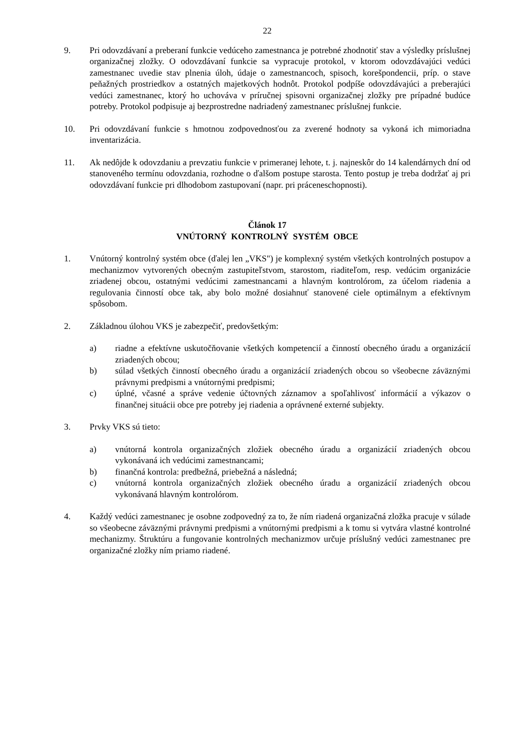22
9. Pri odovzdávaní a preberaní funkcie vedúceho zamestnanca je potrebné zhodnotiť stav a výsledky príslušnej organizačnej zložky. O odovzdávaní funkcie sa vypracuje protokol, v ktorom odovzdávajúci vedúci zamestnanec uvedie stav plnenia úloh, údaje o zamestnancoch, spisoch, korešpondencii, príp. o stave peňažných prostriedkov a ostatných majetkových hodnôt. Protokol podpíše odovzdávajúci a preberajúci vedúci zamestnanec, ktorý ho uchováva v príručnej spisovni organizačnej zložky pre prípadné budúce potreby. Protokol podpisuje aj bezprostredne nadriadený zamestnanec príslušnej funkcie.
10. Pri odovzdávaní funkcie s hmotnou zodpovednosťou za zverené hodnoty sa vykoná ich mimoriadna inventarizácia.
11. Ak nedôjde k odovzdaniu a prevzatiu funkcie v primeranej lehote, t. j. najneskôr do 14 kalendárnych dní od stanoveného termínu odovzdania, rozhodne o ďalšom postupe starosta. Tento postup je treba dodržať aj pri odovzdávaní funkcie pri dlhodobom zastupovaní (napr. pri práceneschopnosti).
Článok 17
VNÚTORNÝ KONTROLNÝ SYSTÉM OBCE
1. Vnútorný kontrolný systém obce (ďalej len „VKS") je komplexný systém všetkých kontrolných postupov a mechanizmov vytvorených obecným zastupiteľstvom, starostom, riaditeľom, resp. vedúcim organizácie zriadenej obcou, ostatnými vedúcimi zamestnancami a hlavným kontrolórom, za účelom riadenia a regulovania činností obce tak, aby bolo možné dosiahnuť stanovené ciele optimálnym a efektívnym spôsobom.
2. Základnou úlohou VKS je zabezpečiť, predovšetkým:
a) riadne a efektívne uskutočňovanie všetkých kompetencií a činností obecného úradu a organizácií zriadených obcou;
b) súlad všetkých činností obecného úradu a organizácií zriadených obcou so všeobecne záväznými právnymi predpismi a vnútornými predpismi;
c) úplné, včasné a správe vedenie účtovných záznamov a spoľahlivosť informácií a výkazov o finančnej situácii obce pre potreby jej riadenia a oprávnené externé subjekty.
3. Prvky VKS sú tieto:
a) vnútorná kontrola organizačných zložiek obecného úradu a organizácií zriadených obcou vykonávaná ich vedúcimi zamestnancami;
b) finančná kontrola: predbežná, priebežná a následná;
c) vnútorná kontrola organizačných zložiek obecného úradu a organizácií zriadených obcou vykonávaná hlavným kontrolórom.
4. Každý vedúci zamestnanec je osobne zodpovedný za to, že ním riadená organizačná zložka pracuje v súlade so všeobecne záväznými právnymi predpismi a vnútornými predpismi a k tomu si vytvára vlastné kontrolné mechanizmy. Štruktúru a fungovanie kontrolných mechanizmov určuje príslušný vedúci zamestnanec pre organizačné zložky ním priamo riadené.